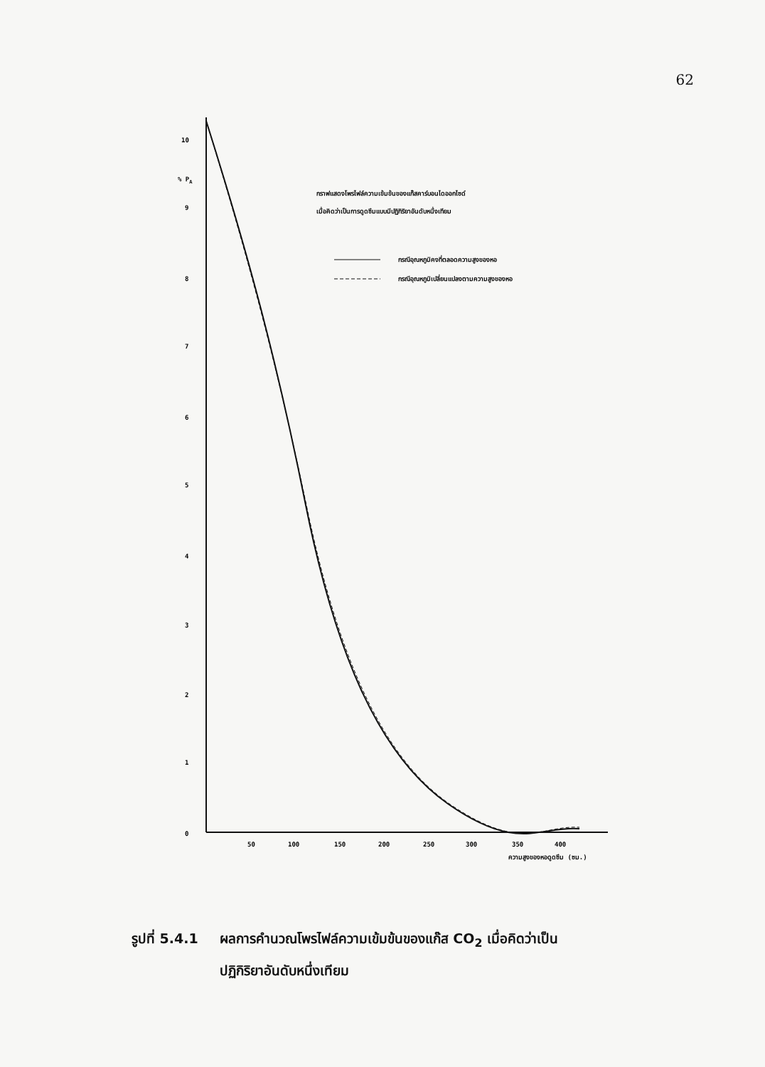62
10
% PA
9
8
7
6
5
4
3
2
1
0
50
100
150
200
250
300
350
400
ความสูงของหอดูดซึม (ซม.)
กราฟแสดงโพรไฟล์ความเข้มข้นของแก๊สคาร์บอนไดออกไซด์
เมื่อคิดว่าเป็นการดูดซึมแบบมีปฏิกิริยาอันดับหนึ่งเทียม
กรณีอุณหภูมิคงที่ตลอดความสูงของหอ
กรณีอุณหภูมิเปลี่ยนแปลงตามความสูงของหอ
รูปที่ 5.4.1 ผลการคำนวณโพรไฟล์ความเข้มข้นของแก๊ส CO<sub>2</sub> เมื่อคิดว่าเป็น
ปฏิกิริยาอันดับหนึ่งเทียม